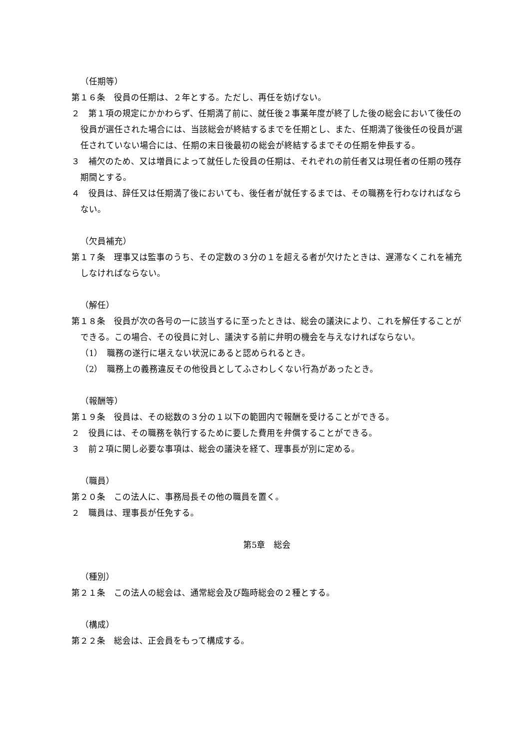（任期等）
第１６条　役員の任期は、２年とする。ただし、再任を妨げない。
２　第１項の規定にかかわらず、任期満了前に、就任後２事業年度が終了した後の総会において後任の役員が選任された場合には、当該総会が終結するまでを任期とし、また、任期満了後後任の役員が選任されていない場合には、任期の末日後最初の総会が終結するまでその任期を伸長する。
３　補欠のため、又は増員によって就任した役員の任期は、それぞれの前任者又は現任者の任期の残存期間とする。
４　役員は、辞任又は任期満了後においても、後任者が就任するまでは、その職務を行わなければならない。
（欠員補充）
第１７条　理事又は監事のうち、その定数の３分の１を超える者が欠けたときは、遅滞なくこれを補充しなければならない。
（解任）
第１８条　役員が次の各号の一に該当するに至ったときは、総会の議決により、これを解任することができる。この場合、その役員に対し、議決する前に弁明の機会を与えなければならない。
（1）　職務の遂行に堪えない状況にあると認められるとき。
（2）　職務上の義務違反その他役員としてふさわしくない行為があったとき。
（報酬等）
第１９条　役員は、その総数の３分の１以下の範囲内で報酬を受けることができる。
２　役員には、その職務を執行するために要した費用を弁償することができる。
３　前２項に関し必要な事項は、総会の議決を経て、理事長が別に定める。
（職員）
第２０条　この法人に、事務局長その他の職員を置く。
２　職員は、理事長が任免する。
第5章　総会
（種別）
第２１条　この法人の総会は、通常総会及び臨時総会の２種とする。
（構成）
第２２条　総会は、正会員をもって構成する。